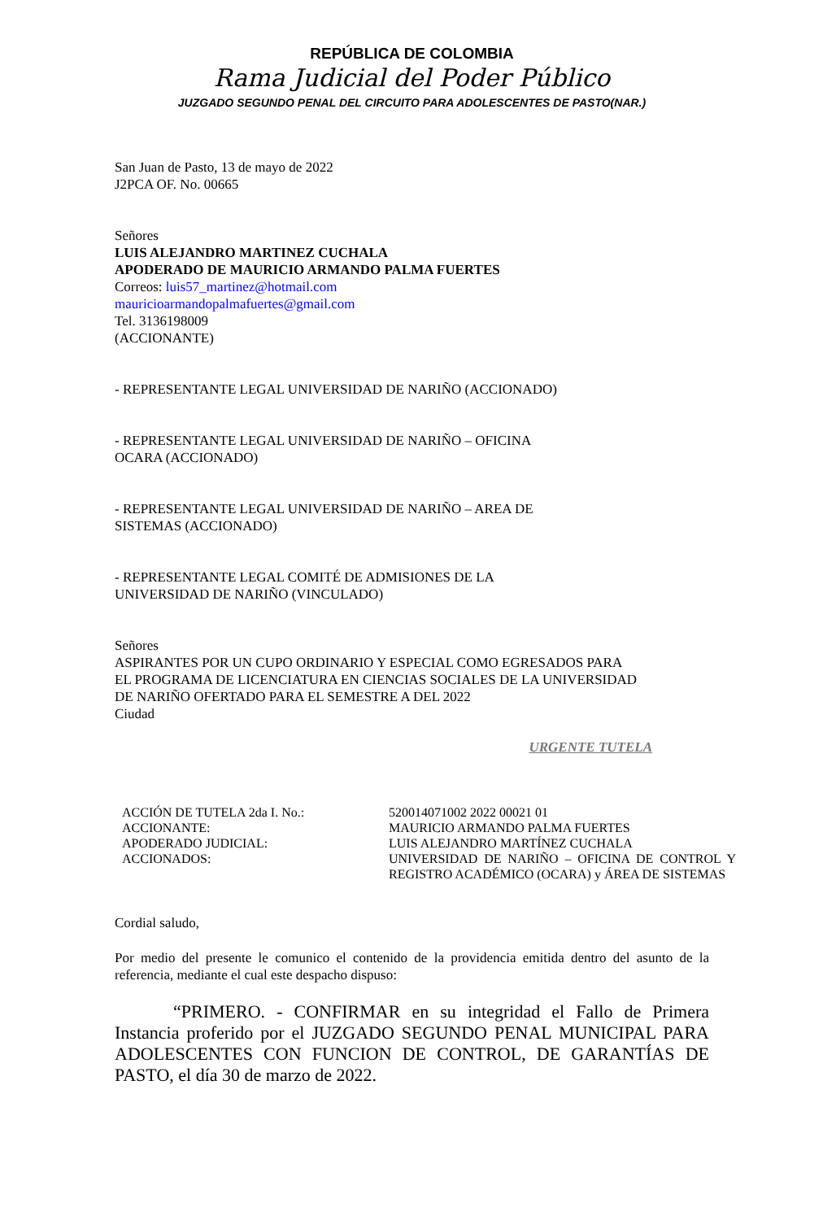REPÚBLICA DE COLOMBIA
Rama Judicial del Poder Público
JUZGADO SEGUNDO PENAL DEL CIRCUITO PARA ADOLESCENTES DE PASTO(NAR.)
San Juan de Pasto, 13 de mayo de 2022
J2PCA OF. No. 00665
Señores
LUIS ALEJANDRO MARTINEZ CUCHALA
APODERADO DE MAURICIO ARMANDO PALMA FUERTES
Correos: luis57_martinez@hotmail.com
mauricioarmandopalmafuertes@gmail.com
Tel. 3136198009
(ACCIONANTE)
- REPRESENTANTE LEGAL UNIVERSIDAD DE NARIÑO (ACCIONADO)
- REPRESENTANTE LEGAL UNIVERSIDAD DE NARIÑO – OFICINA
OCARA (ACCIONADO)
- REPRESENTANTE LEGAL UNIVERSIDAD DE NARIÑO – AREA DE
SISTEMAS (ACCIONADO)
- REPRESENTANTE LEGAL COMITÉ DE ADMISIONES DE LA
UNIVERSIDAD DE NARIÑO (VINCULADO)
Señores
ASPIRANTES POR UN CUPO ORDINARIO Y ESPECIAL COMO EGRESADOS PARA
EL PROGRAMA DE LICENCIATURA EN CIENCIAS SOCIALES DE LA UNIVERSIDAD
DE NARIÑO OFERTADO PARA EL SEMESTRE A DEL 2022
Ciudad
URGENTE TUTELA
| ACCIÓN DE TUTELA 2da I. No.: | 520014071002 2022 00021 01 |
| ACCIONANTE: | MAURICIO ARMANDO PALMA FUERTES |
| APODERADO JUDICIAL: | LUIS ALEJANDRO MARTÍNEZ CUCHALA |
| ACCIONADOS: | UNIVERSIDAD DE NARIÑO – OFICINA DE CONTROL Y REGISTRO ACADÉMICO (OCARA) y ÁREA DE SISTEMAS |
Cordial saludo,
Por medio del presente le comunico el contenido de la providencia emitida dentro del asunto de la referencia, mediante el cual este despacho dispuso:
“PRIMERO. - CONFIRMAR en su integridad el Fallo de Primera Instancia proferido por el JUZGADO SEGUNDO PENAL MUNICIPAL PARA ADOLESCENTES CON FUNCION DE CONTROL, DE GARANTÍAS DE PASTO, el día 30 de marzo de 2022.